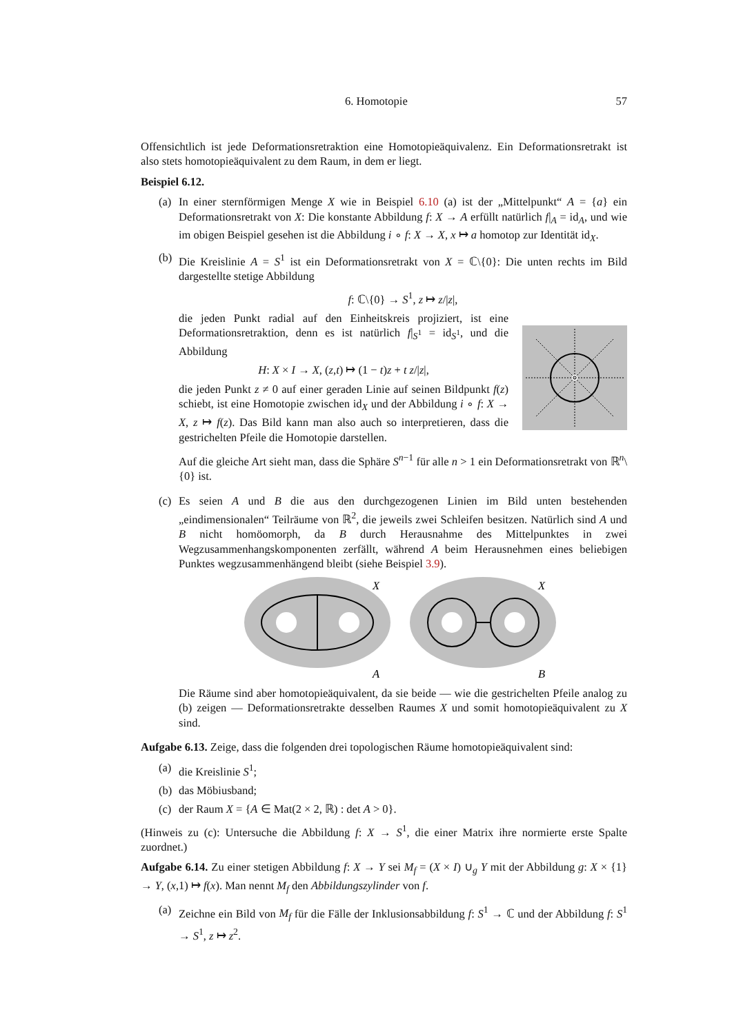6. Homotopie 57
Offensichtlich ist jede Deformationsretraktion eine Homotopieäquivalenz. Ein Deformationsretrakt ist also stets homotopieäquivalent zu dem Raum, in dem er liegt.
Beispiel 6.12.
(a)
In einer sternförmigen Menge X wie in Beispiel 6.10 (a) ist der „Mittelpunkt“ A = {a} ein Deformationsretrakt von X: Die konstante Abbildung f: X → A erfüllt natürlich f|<sub>A</sub> = id<sub>A</sub>, und wie im obigen Beispiel gesehen ist die Abbildung i ∘ f: X → X, x ↦ a homotop zur Identität id<sub>X</sub>.
(b)
Die Kreislinie A = S<sup>1</sup> ist ein Deformationsretrakt von X = ℂ\{0}: Die unten rechts im Bild dargestellte stetige Abbildung
f: ℂ\{0} → S<sup>1</sup>, z ↦ z/|z|,
die jeden Punkt radial auf den Einheitskreis projiziert, ist eine Deformationsretraktion, denn es ist natürlich f|<sub>S<sup>1</sup></sub> = id<sub>S<sup>1</sup></sub>, und die Abbildung
H: X × I → X, (z,t) ↦ (1 − t)z + t z/|z|,
die jeden Punkt z ≠ 0 auf einer geraden Linie auf seinen Bildpunkt f(z) schiebt, ist eine Homotopie zwischen id<sub>X</sub> und der Abbildung i ∘ f: X → X, z ↦ f(z). Das Bild kann man also auch so interpretieren, dass die gestrichelten Pfeile die Homotopie darstellen.
Auf die gleiche Art sieht man, dass die Sphäre S<sup>n−1</sup> für alle n > 1 ein Deformationsretrakt von ℝ<sup>n</sup>\{0} ist.
(c)
Es seien A und B die aus den durchgezogenen Linien im Bild unten bestehenden „eindimensionalen“ Teilräume von ℝ<sup>2</sup>, die jeweils zwei Schleifen besitzen. Natürlich sind A und B nicht homöomorph, da B durch Herausnahme des Mittelpunktes in zwei Wegzusammenhangskomponenten zerfällt, während A beim Herausnehmen eines beliebigen Punktes wegzusammenhängend bleibt (siehe Beispiel 3.9).
X
A
X
B
Die Räume sind aber homotopieäquivalent, da sie beide — wie die gestrichelten Pfeile analog zu (b) zeigen — Deformationsretrakte desselben Raumes X und somit homotopieäquivalent zu X sind.
Aufgabe 6.13. Zeige, dass die folgenden drei topologischen Räume homotopieäquivalent sind:
(a)
die Kreislinie S<sup>1</sup>;
(b)
das Möbiusband;
(c)
der Raum X = {A ∈ Mat(2 × 2, ℝ) : det A > 0}.
(Hinweis zu (c): Untersuche die Abbildung f: X → S<sup>1</sup>, die einer Matrix ihre normierte erste Spalte zuordnet.)
Aufgabe 6.14. Zu einer stetigen Abbildung f: X → Y sei M<sub>f</sub> = (X × I) ∪<sub>g</sub> Y mit der Abbildung g: X × {1} → Y, (x,1) ↦ f(x). Man nennt M<sub>f</sub> den Abbildungszylinder von f.
(a)
Zeichne ein Bild von M<sub>f</sub> für die Fälle der Inklusionsabbildung f: S<sup>1</sup> → ℂ und der Abbildung f: S<sup>1</sup> → S<sup>1</sup>, z ↦ z<sup>2</sup>.